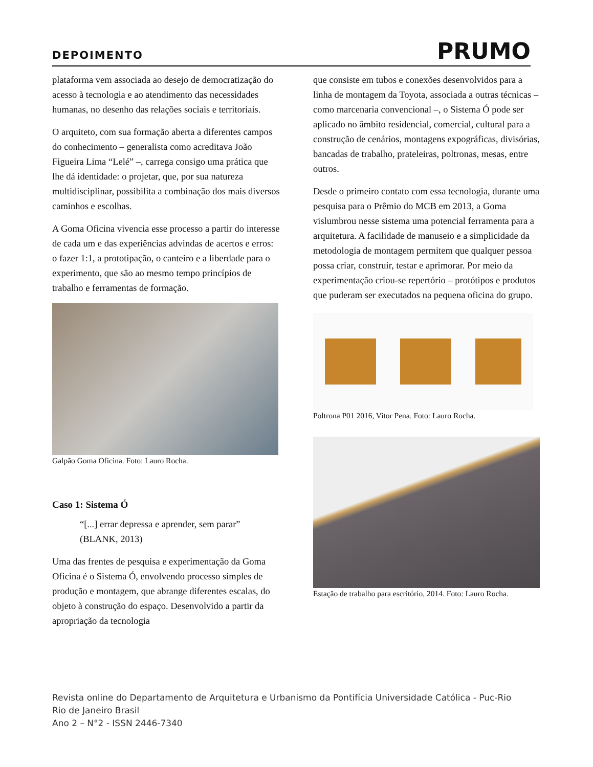DEPOIMENTO
PRUMO
plataforma vem associada ao desejo de democratização do acesso à tecnologia e ao atendimento das necessidades humanas, no desenho das relações sociais e territoriais.
O arquiteto, com sua formação aberta a diferentes campos do conhecimento – generalista como acreditava João Figueira Lima “Lelé” –, carrega consigo uma prática que lhe dá identidade: o projetar, que, por sua natureza multidisciplinar, possibilita a combinação dos mais diversos caminhos e escolhas.
A Goma Oficina vivencia esse processo a partir do interesse de cada um e das experiências advindas de acertos e erros: o fazer 1:1, a prototipação, o canteiro e a liberdade para o experimento, que são ao mesmo tempo princípios de trabalho e ferramentas de formação.
Galpão Goma Oficina. Foto: Lauro Rocha.
Caso 1: Sistema Ó
“[...] errar depressa e aprender, sem parar” (BLANK, 2013)
Uma das frentes de pesquisa e experimentação da Goma Oficina é o Sistema Ó, envolvendo processo simples de produção e montagem, que abrange diferentes escalas, do objeto à construção do espaço. Desenvolvido a partir da apropriação da tecnologia
que consiste em tubos e conexões desenvolvidos para a linha de montagem da Toyota, associada a outras técnicas – como marcenaria convencional –, o Sistema Ó pode ser aplicado no âmbito residencial, comercial, cultural para a construção de cenários, montagens expográficas, divisórias, bancadas de trabalho, prateleiras, poltronas, mesas, entre outros.
Desde o primeiro contato com essa tecnologia, durante uma pesquisa para o Prêmio do MCB em 2013, a Goma vislumbrou nesse sistema uma potencial ferramenta para a arquitetura. A facilidade de manuseio e a simplicidade da metodologia de montagem permitem que qualquer pessoa possa criar, construir, testar e aprimorar. Por meio da experimentação criou-se repertório – protótipos e produtos que puderam ser executados na pequena oficina do grupo.
Poltrona P01 2016, Vitor Pena. Foto: Lauro Rocha.
Estação de trabalho para escritório, 2014. Foto: Lauro Rocha.
Revista online do Departamento de Arquitetura e Urbanismo da Pontifícia Universidade Católica - Puc-Rio
Rio de Janeiro Brasil
Ano 2 – N°2 - ISSN 2446-7340